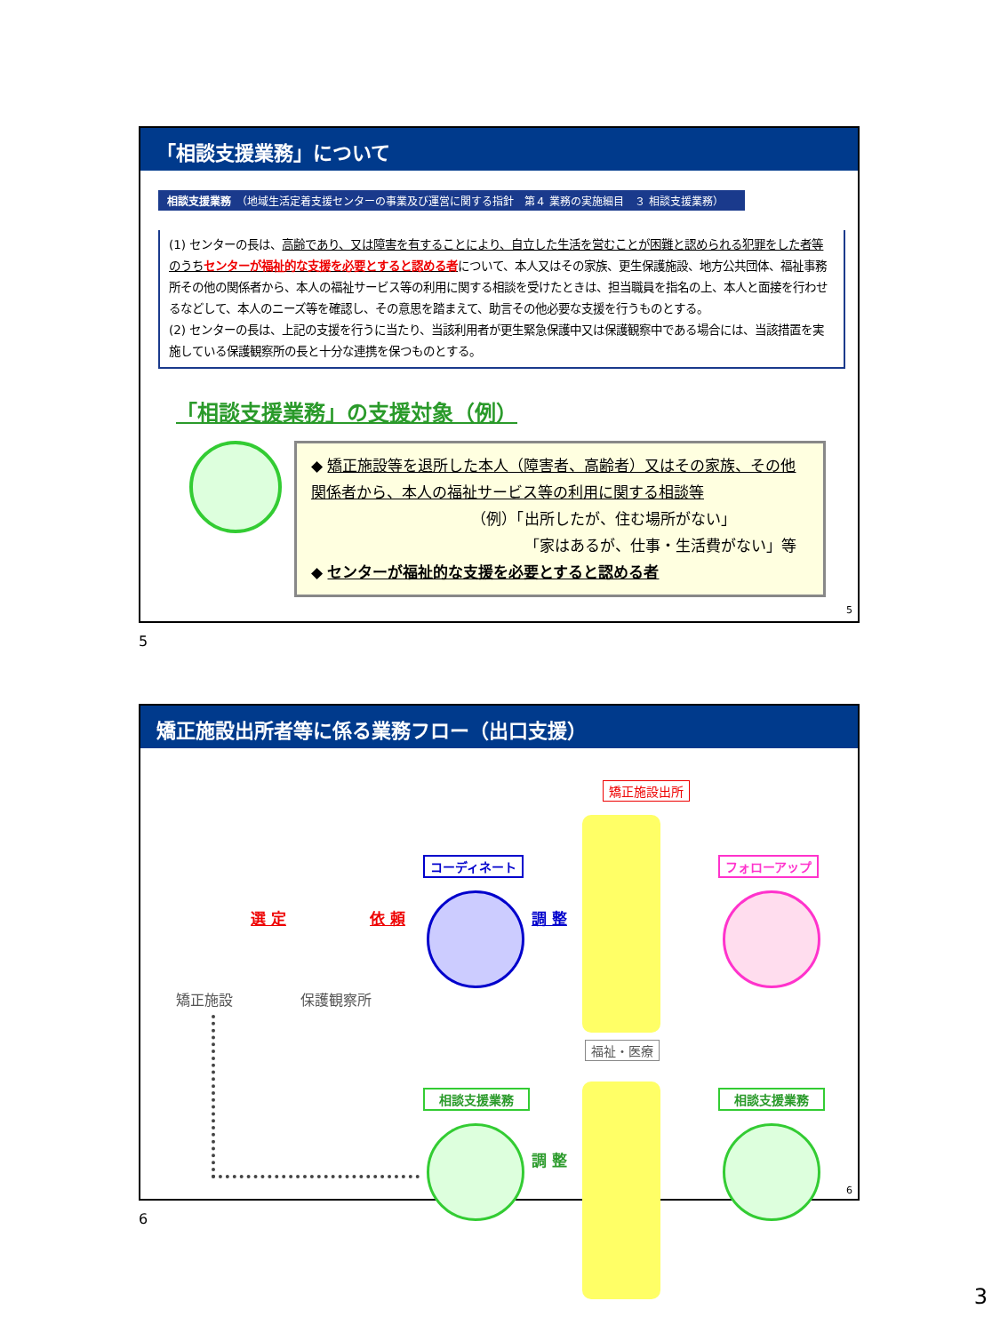「相談支援業務」について
相談支援業務　（地域生活定着支援センターの事業及び運営に関する指針　第４ 業務の実施細目　３ 相談支援業務）
(1) センターの長は、高齢であり、又は障害を有することにより、自立した生活を営むことが困難と認められる犯罪をした者等のうちセンターが福祉的な支援を必要とすると認める者について、本人又はその家族、更生保護施設、地方公共団体、福祉事務所その他の関係者から、本人の福祉サービス等の利用に関する相談を受けたときは、担当職員を指名の上、本人と面接を行わせるなどして、本人のニーズ等を確認し、その意思を踏まえて、助言その他必要な支援を行うものとする。
(2) センターの長は、上記の支援を行うに当たり、当該利用者が更生緊急保護中又は保護観察中である場合には、当該措置を実施している保護観察所の長と十分な連携を保つものとする。
「相談支援業務」の支援対象（例）
◆ 矯正施設等を退所した本人（障害者、高齢者）又はその家族、その他関係者から、本人の福祉サービス等の利用に関する相談等
（例）「出所したが、住む場所がない」
「家はあるが、仕事・生活費がない」等
◆ センターが福祉的な支援を必要とすると認める者
5
5
矯正施設出所者等に係る業務フロー（出口支援）
矯正施設出所
コーディネート フォローアップ
選 定 依 頼 調 整
矯正施設 保護観察所
福祉・医療
相談支援業務 相談支援業務
調 整
6
6
3